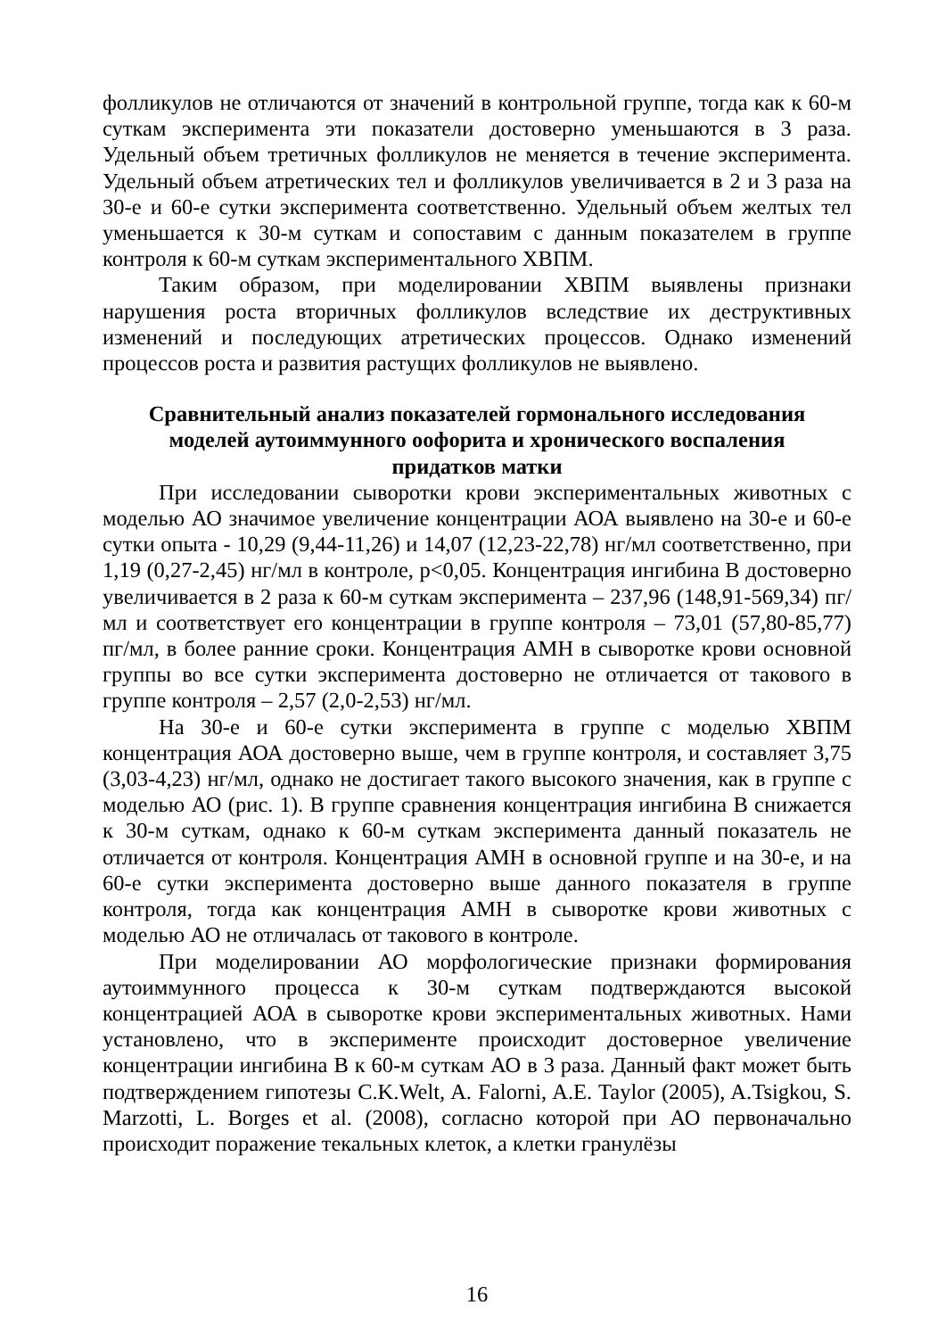фолликулов не отличаются от значений в контрольной группе, тогда как к 60-м суткам эксперимента эти показатели достоверно уменьшаются в 3 раза. Удельный объем третичных фолликулов не меняется в течение эксперимента. Удельный объем атретических тел и фолликулов увеличивается в 2 и 3 раза на 30-е и 60-е сутки эксперимента соответственно. Удельный объем желтых тел уменьшается к 30-м суткам и сопоставим с данным показателем в группе контроля к 60-м суткам экспериментального ХВПМ.
Таким образом, при моделировании ХВПМ выявлены признаки нарушения роста вторичных фолликулов вследствие их деструктивных изменений и последующих атретических процессов. Однако изменений процессов роста и развития растущих фолликулов не выявлено.
Сравнительный анализ показателей гормонального исследования
моделей аутоиммунного оофорита и хронического воспаления
придатков матки
При исследовании сыворотки крови экспериментальных животных с моделью АО значимое увеличение концентрации АОА выявлено на 30-е и 60-е сутки опыта - 10,29 (9,44-11,26) и 14,07 (12,23-22,78) нг/мл соответственно, при 1,19 (0,27-2,45) нг/мл в контроле, p<0,05. Концентрация ингибина В достоверно увеличивается в 2 раза к 60-м суткам эксперимента – 237,96 (148,91-569,34) пг/мл и соответствует его концентрации в группе контроля – 73,01 (57,80-85,77) пг/мл, в более ранние сроки. Концентрация АМН в сыворотке крови основной группы во все сутки эксперимента достоверно не отличается от такового в группе контроля – 2,57 (2,0-2,53) нг/мл.
На 30-е и 60-е сутки эксперимента в группе с моделью ХВПМ концентрация АОА достоверно выше, чем в группе контроля, и составляет 3,75 (3,03-4,23) нг/мл, однако не достигает такого высокого значения, как в группе с моделью АО (рис. 1). В группе сравнения концентрация ингибина В снижается к 30-м суткам, однако к 60-м суткам эксперимента данный показатель не отличается от контроля. Концентрация АМН в основной группе и на 30-е, и на 60-е сутки эксперимента достоверно выше данного показателя в группе контроля, тогда как концентрация АМН в сыворотке крови животных с моделью АО не отличалась от такового в контроле.
При моделировании АО морфологические признаки формирования аутоиммунного процесса к 30-м суткам подтверждаются высокой концентрацией АОА в сыворотке крови экспериментальных животных. Нами установлено, что в эксперименте происходит достоверное увеличение концентрации ингибина В к 60-м суткам АО в 3 раза. Данный факт может быть подтверждением гипотезы C.K.Welt, A. Falorni, A.E. Taylor (2005), A.Tsigkou, S. Marzotti, L. Borges et al. (2008), согласно которой при АО первоначально происходит поражение текальных клеток, а клетки гранулёзы
16